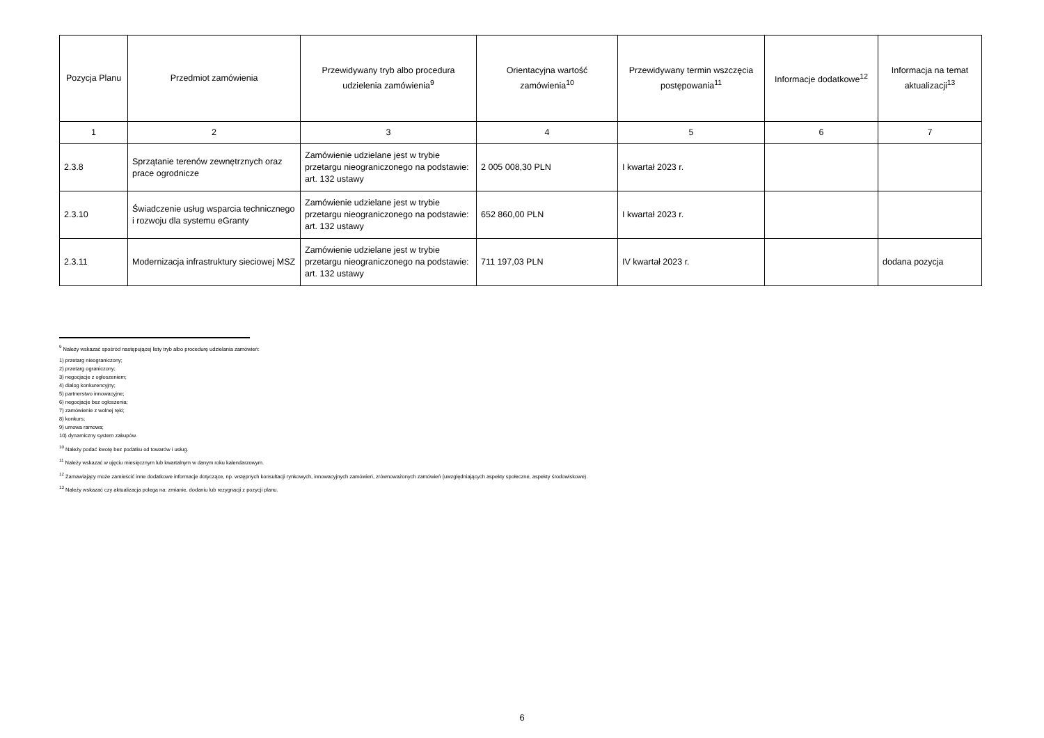| Pozycja Planu | Przedmiot zamówienia | Przewidywany tryb albo procedura udzielenia zamówienia<sup>9</sup> | Orientacyjna wartość zamówienia<sup>10</sup> | Przewidywany termin wszczęcia postępowania<sup>11</sup> | Informacje dodatkowe<sup>12</sup> | Informacja na temat aktualizacji<sup>13</sup> |
| --- | --- | --- | --- | --- | --- | --- |
| 1 | 2 | 3 | 4 | 5 | 6 | 7 |
| 2.3.8 | Sprzątanie terenów zewnętrznych oraz prace ogrodnicze | Zamówienie udzielane jest w trybie przetargu nieograniczonego na podstawie: art. 132 ustawy | 2 005 008,30 PLN | I kwartał 2023 r. | | |
| 2.3.10 | Świadczenie usług wsparcia technicznego i rozwoju dla systemu eGranty | Zamówienie udzielane jest w trybie przetargu nieograniczonego na podstawie: art. 132 ustawy | 652 860,00 PLN | I kwartał 2023 r. | | |
| 2.3.11 | Modernizacja infrastruktury sieciowej MSZ | Zamówienie udzielane jest w trybie przetargu nieograniczonego na podstawie: art. 132 ustawy | 711 197,03 PLN | IV kwartał 2023 r. | | dodana pozycja |
<sup>9</sup> Należy wskazać spośród następującej listy tryb albo procedurę udzielania zamówień:
1) przetarg nieograniczony;
2) przetarg ograniczony;
3) negocjacje z ogłoszeniem;
4) dialog konkurencyjny;
5) partnerstwo innowacyjne;
6) negocjacje bez ogłoszenia;
7) zamówienie z wolnej ręki;
8) konkurs;
9) umowa ramowa;
10) dynamiczny system zakupów.
<sup>10</sup> Należy podać kwotę bez podatku od towarów i usług.
<sup>11</sup> Należy wskazać w ujęciu miesięcznym lub kwartalnym w danym roku kalendarzowym.
<sup>12</sup> Zamawiający może zamieścić inne dodatkowe informacje dotyczące, np. wstępnych konsultacji rynkowych, innowacyjnych zamówień, zrównoważonych zamówień (uwzględniających aspekty społeczne, aspekty środowiskowe).
<sup>13</sup> Należy wskazać czy aktualizacja polega na: zmianie, dodaniu lub rezygnacji z pozycji planu.
6